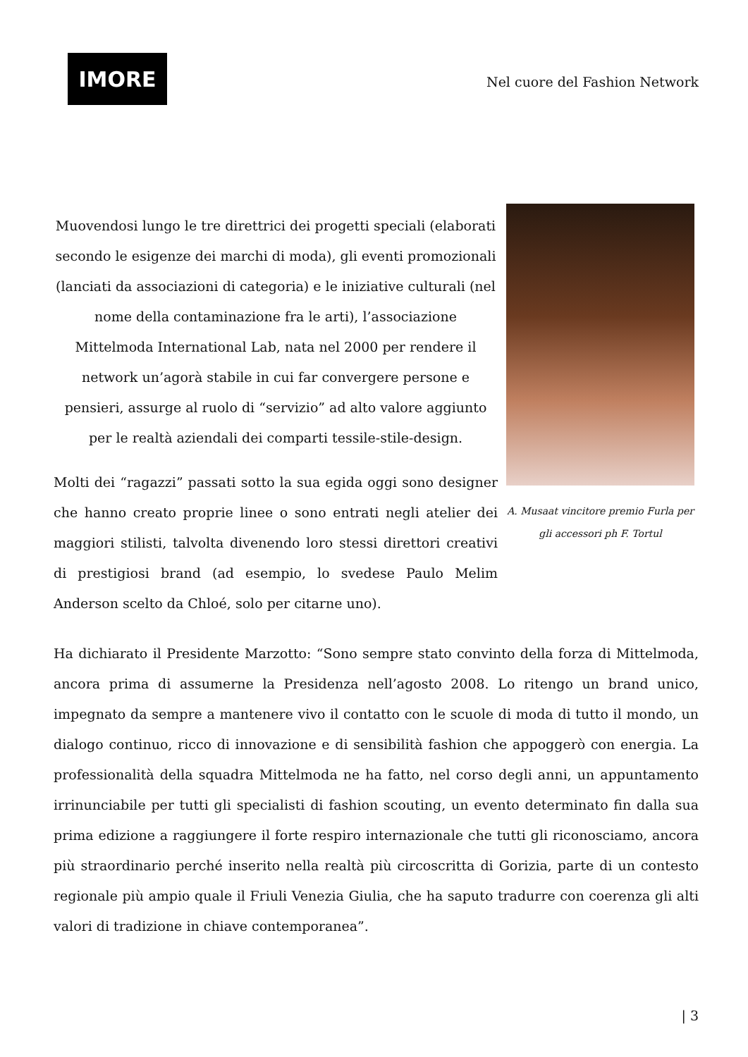IMORE
Nel cuore del Fashion Network
Muovendosi lungo le tre direttrici dei progetti speciali (elaborati secondo le esigenze dei marchi di moda), gli eventi promozionali (lanciati da associazioni di categoria) e le iniziative culturali (nel nome della contaminazione fra le arti), l’associazione Mittelmoda International Lab, nata nel 2000 per rendere il network un’agorà stabile in cui far convergere persone e pensieri, assurge al ruolo di “servizio” ad alto valore aggiunto per le realtà aziendali dei comparti tessile-stile-design.
Molti dei “ragazzi” passati sotto la sua egida oggi sono designer che hanno creato proprie linee o sono entrati negli atelier dei maggiori stilisti, talvolta divenendo loro stessi direttori creativi di prestigiosi brand (ad esempio, lo svedese Paulo Melim Anderson scelto da Chloé, solo per citarne uno).
A. Musaat vincitore premio Furla per gli accessori ph F. Tortul
Ha dichiarato il Presidente Marzotto: “Sono sempre stato convinto della forza di Mittelmoda, ancora prima di assumerne la Presidenza nell’agosto 2008. Lo ritengo un brand unico, impegnato da sempre a mantenere vivo il contatto con le scuole di moda di tutto il mondo, un dialogo continuo, ricco di innovazione e di sensibilità fashion che appoggerò con energia. La professionalità della squadra Mittelmoda ne ha fatto, nel corso degli anni, un appuntamento irrinunciabile per tutti gli specialisti di fashion scouting, un evento determinato fin dalla sua prima edizione a raggiungere il forte respiro internazionale che tutti gli riconosciamo, ancora più straordinario perché inserito nella realtà più circoscritta di Gorizia, parte di un contesto regionale più ampio quale il Friuli Venezia Giulia, che ha saputo tradurre con coerenza gli alti valori di tradizione in chiave contemporanea”.
| 3